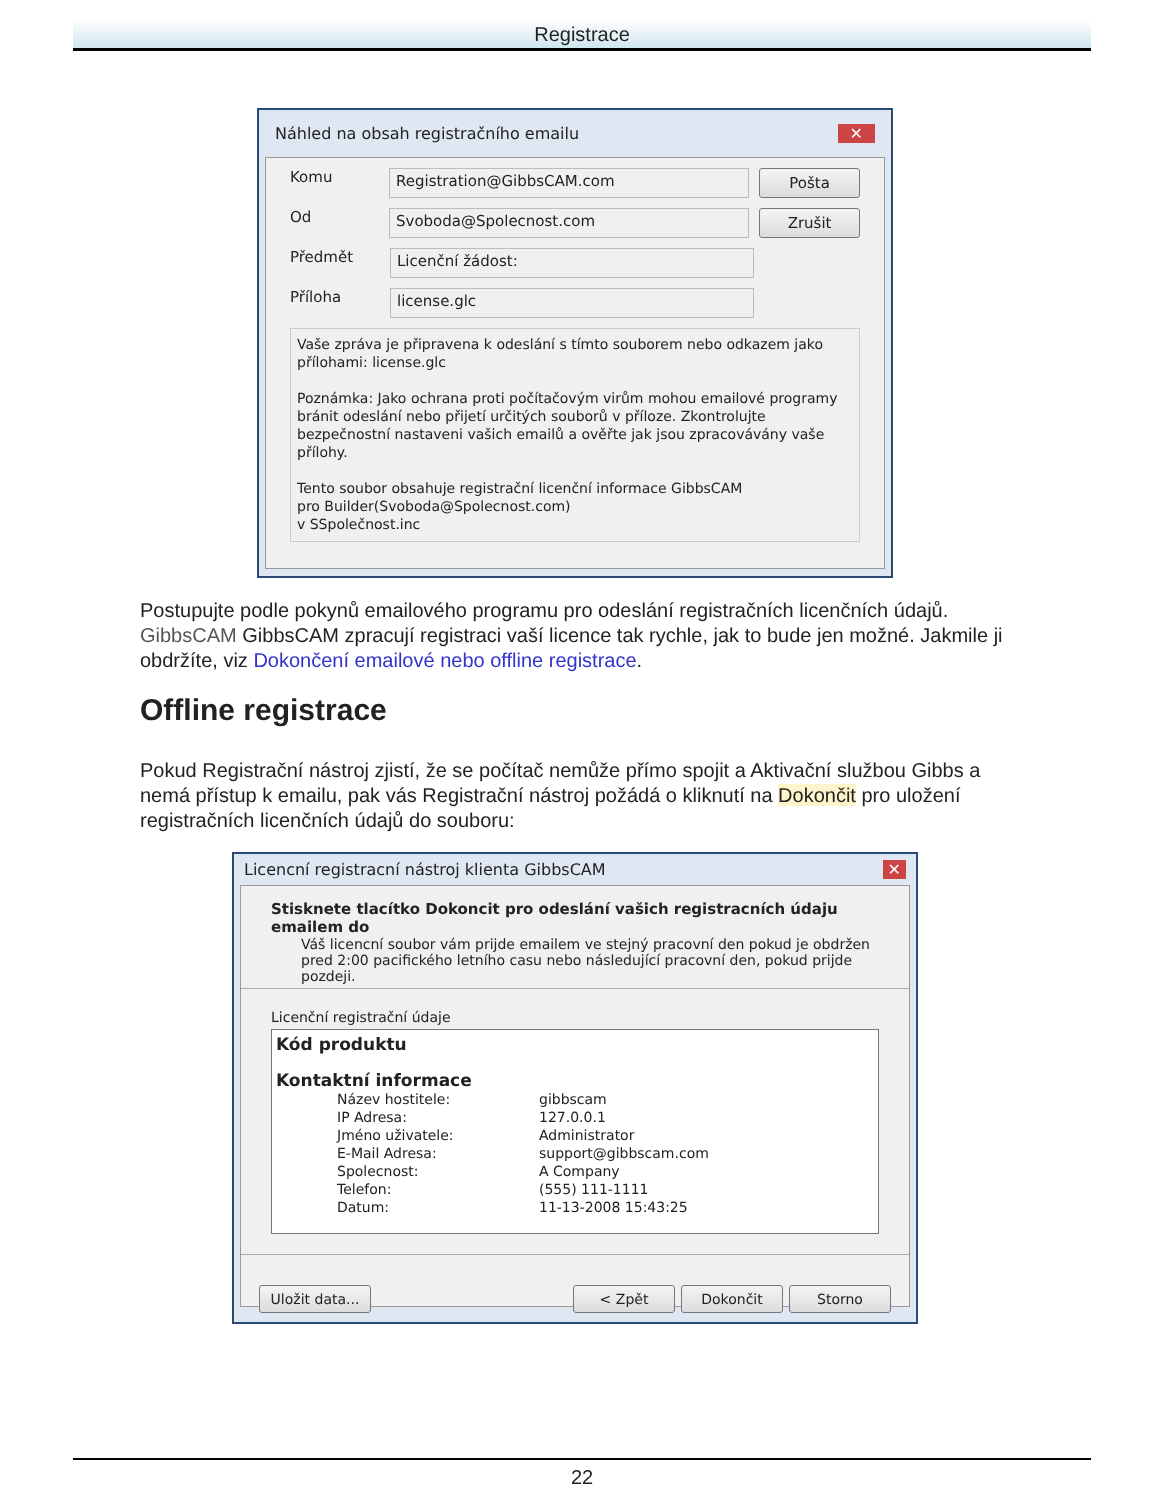Registrace
Náhled na obsah registračního emailu ✕
Komu
Registration@GibbsCAM.com
Pošta
Od
Svoboda@Spolecnost.com
Zrušit
Předmět
Licenční žádost:
Příloha
license.glc
Vaše zpráva je připravena k odeslání s tímto souborem nebo odkazem jako přílohami: license.glc
Poznámka: Jako ochrana proti počítačovým virům mohou emailové programy bránit odeslání nebo přijetí určitých souborů v příloze. Zkontrolujte bezpečnostní nastaveni vašich emailů a ověřte jak jsou zpracovávány vaše přílohy.
Tento soubor obsahuje registrační licenční informace GibbsCAM
pro Builder(Svoboda@Spolecnost.com)
v SSpolečnost.inc
Postupujte podle pokynů emailového programu pro odeslání registračních licenčních údajů. GibbsCAM GibbsCAM zpracují registraci vaší licence tak rychle, jak to bude jen možné. Jakmile ji obdržíte, viz Dokončení emailové nebo offline registrace.
Offline registrace
Pokud Registrační nástroj zjistí, že se počítač nemůže přímo spojit a Aktivační službou Gibbs a nemá přístup k emailu, pak vás Registrační nástroj požádá o kliknutí na Dokončit pro uložení registračních licenčních údajů do souboru:
Licencní registracní nástroj klienta GibbsCAM ✕
Stisknete tlacítko Dokoncit pro odeslání vašich registracních údaju emailem do
Váš licencní soubor vám prijde emailem ve stejný pracovní den pokud je obdržen pred 2:00 pacifického letního casu nebo následující pracovní den, pokud prijde pozdeji.
Licenční registrační údaje
Kód produktu
Kontaktní informace
| Název hostitele: | gibbscam |
| IP Adresa: | 127.0.0.1 |
| Jméno uživatele: | Administrator |
| E-Mail Adresa: | support@gibbscam.com |
| Spolecnost: | A Company |
| Telefon: | (555) 111-1111 |
| Datum: | 11-13-2008 15:43:25 |
Uložit data...
< Zpět Dokončit Storno
22